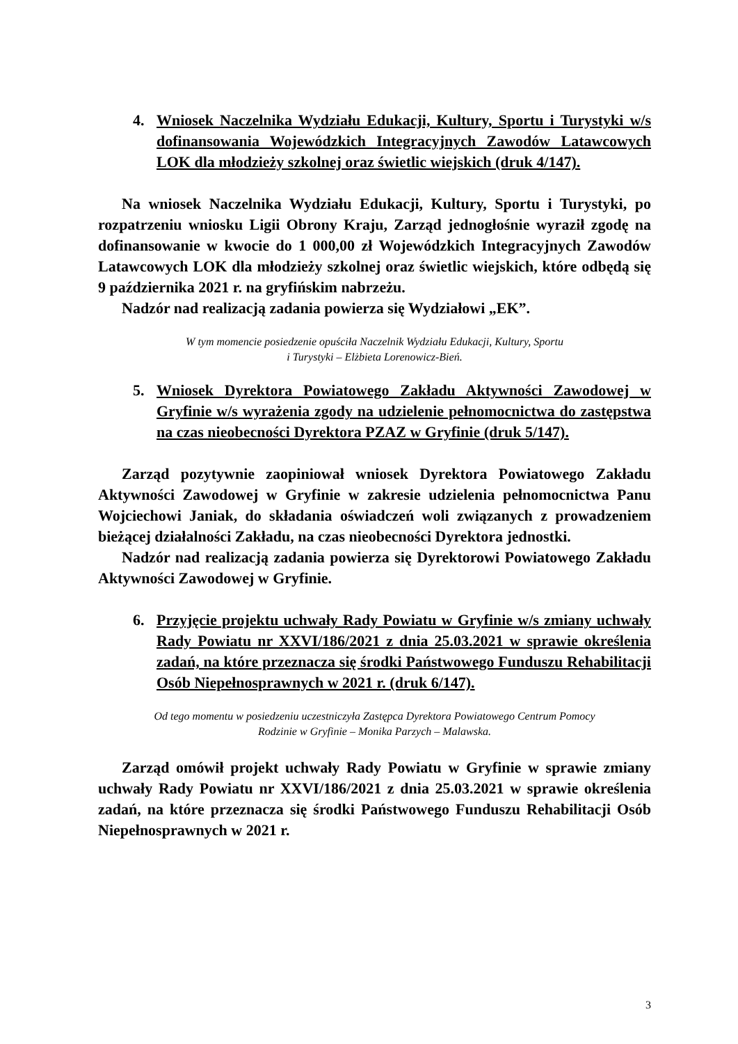4. Wniosek Naczelnika Wydziału Edukacji, Kultury, Sportu i Turystyki w/s dofinansowania Wojewódzkich Integracyjnych Zawodów Latawcowych LOK dla młodzieży szkolnej oraz świetlic wiejskich (druk 4/147).
Na wniosek Naczelnika Wydziału Edukacji, Kultury, Sportu i Turystyki, po rozpatrzeniu wniosku Ligii Obrony Kraju, Zarząd jednogłośnie wyraził zgodę na dofinansowanie w kwocie do 1 000,00 zł Wojewódzkich Integracyjnych Zawodów Latawcowych LOK dla młodzieży szkolnej oraz świetlic wiejskich, które odbędą się 9 października 2021 r. na gryfińskim nabrzeżu.
Nadzór nad realizacją zadania powierza się Wydziałowi „EK”.
W tym momencie posiedzenie opuściła Naczelnik Wydziału Edukacji, Kultury, Sportu
i Turystyki – Elżbieta Lorenowicz-Bień.
5. Wniosek Dyrektora Powiatowego Zakładu Aktywności Zawodowej w Gryfinie w/s wyrażenia zgody na udzielenie pełnomocnictwa do zastępstwa na czas nieobecności Dyrektora PZAZ w Gryfinie (druk 5/147).
Zarząd pozytywnie zaopiniował wniosek Dyrektora Powiatowego Zakładu Aktywności Zawodowej w Gryfinie w zakresie udzielenia pełnomocnictwa Panu Wojciechowi Janiak, do składania oświadczeń woli związanych z prowadzeniem bieżącej działalności Zakładu, na czas nieobecności Dyrektora jednostki.
Nadzór nad realizacją zadania powierza się Dyrektorowi Powiatowego Zakładu Aktywności Zawodowej w Gryfinie.
6. Przyjęcie projektu uchwały Rady Powiatu w Gryfinie w/s zmiany uchwały Rady Powiatu nr XXVI/186/2021 z dnia 25.03.2021 w sprawie określenia zadań, na które przeznacza się środki Państwowego Funduszu Rehabilitacji Osób Niepełnosprawnych w 2021 r. (druk 6/147).
Od tego momentu w posiedzeniu uczestniczyła Zastępca Dyrektora Powiatowego Centrum Pomocy
Rodzinie w Gryfinie – Monika Parzych – Malawska.
Zarząd omówił projekt uchwały Rady Powiatu w Gryfinie w sprawie zmiany uchwały Rady Powiatu nr XXVI/186/2021 z dnia 25.03.2021 w sprawie określenia zadań, na które przeznacza się środki Państwowego Funduszu Rehabilitacji Osób Niepełnosprawnych w 2021 r.
3